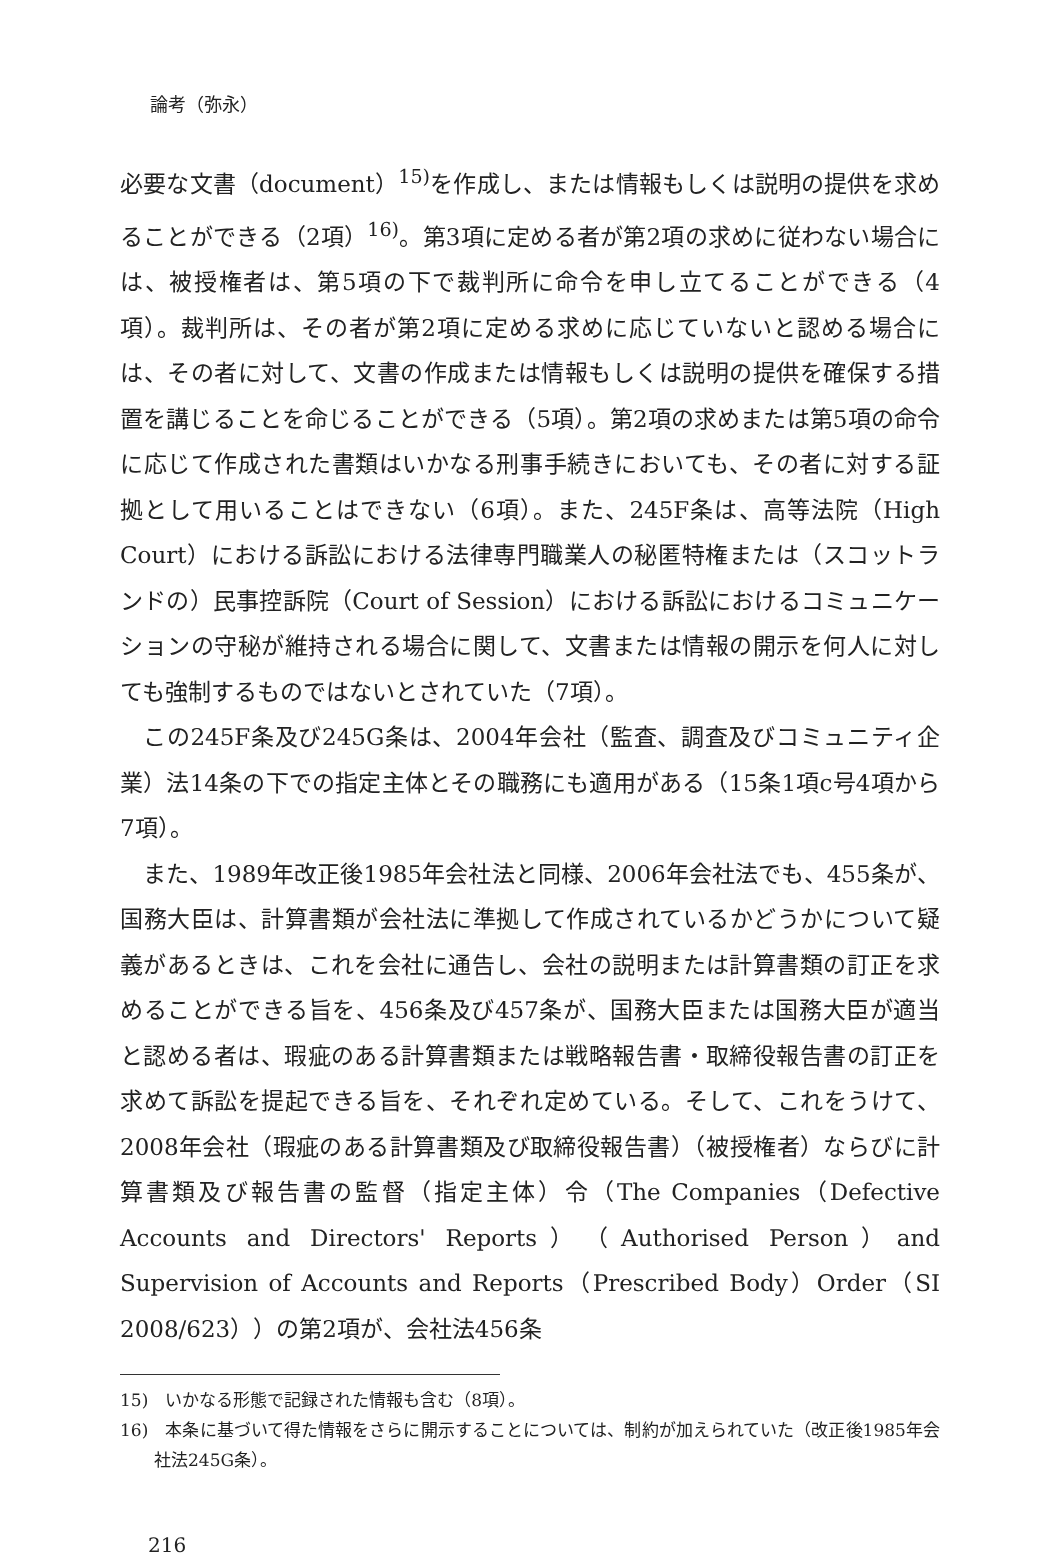論考（弥永）
必要な文書（document）<sup>15)</sup>を作成し、または情報もしくは説明の提供を求めることができる（2項）<sup>16)</sup>。第3項に定める者が第2項の求めに従わない場合には、被授権者は、第5項の下で裁判所に命令を申し立てることができる（4項）。裁判所は、その者が第2項に定める求めに応じていないと認める場合には、その者に対して、文書の作成または情報もしくは説明の提供を確保する措置を講じることを命じることができる（5項）。第2項の求めまたは第5項の命令に応じて作成された書類はいかなる刑事手続きにおいても、その者に対する証拠として用いることはできない（6項）。また、245F条は、高等法院（High Court）における訴訟における法律専門職業人の秘匿特権または（スコットランドの）民事控訴院（Court of Session）における訴訟におけるコミュニケーションの守秘が維持される場合に関して、文書または情報の開示を何人に対しても強制するものではないとされていた（7項）。
この245F条及び245G条は、2004年会社（監査、調査及びコミュニティ企業）法14条の下での指定主体とその職務にも適用がある（15条1項c号4項から7項）。
また、1989年改正後1985年会社法と同様、2006年会社法でも、455条が、国務大臣は、計算書類が会社法に準拠して作成されているかどうかについて疑義があるときは、これを会社に通告し、会社の説明または計算書類の訂正を求めることができる旨を、456条及び457条が、国務大臣または国務大臣が適当と認める者は、瑕疵のある計算書類または戦略報告書・取締役報告書の訂正を求めて訴訟を提起できる旨を、それぞれ定めている。そして、これをうけて、2008年会社（瑕疵のある計算書類及び取締役報告書）（被授権者）ならびに計算書類及び報告書の監督（指定主体）令（The Companies（Defective Accounts and Directors' Reports）（Authorised Person）and Supervision of Accounts and Reports（Prescribed Body）Order（SI 2008/623））の第2項が、会社法456条
15)　いかなる形態で記録された情報も含む（8項）。
16)　本条に基づいて得た情報をさらに開示することについては、制約が加えられていた（改正後1985年会社法245G条）。
216